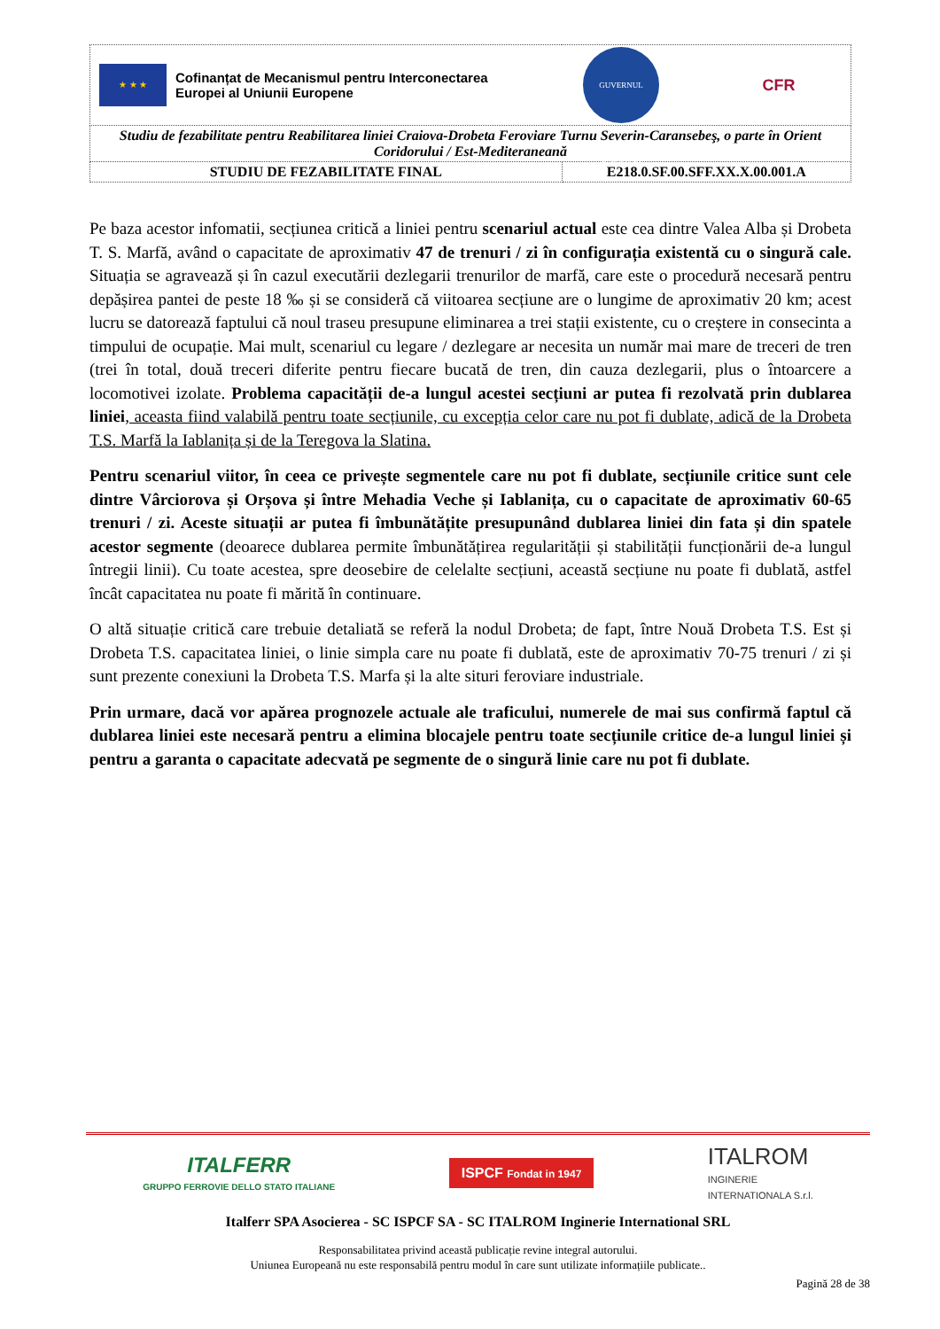| ★ ★ ★ Cofinanțat de Mecanismul pentru Interconectarea Europei al Uniunii Europene GUVERNUL ROMÂNIEI CFR | |
| Studiu de fezabilitate pentru Reabilitarea liniei Craiova-Drobeta Feroviare Turnu Severin-Caransebeş, o parte în Orient Coridorului / Est-Mediteraneană | |
| STUDIU DE FEZABILITATE FINAL | E218.0.SF.00.SFF.XX.X.00.001.A |
Pe baza acestor infomatii, secțiunea critică a liniei pentru scenariul actual este cea dintre Valea Alba și Drobeta T. S. Marfă, având o capacitate de aproximativ 47 de trenuri / zi în configurația existentă cu o singură cale. Situația se agravează și în cazul executării dezlegarii trenurilor de marfă, care este o procedură necesară pentru depășirea pantei de peste 18 ‰ și se consideră că viitoarea secțiune are o lungime de aproximativ 20 km; acest lucru se datorează faptului că noul traseu presupune eliminarea a trei stații existente, cu o creștere in consecinta a timpului de ocupație. Mai mult, scenariul cu legare / dezlegare ar necesita un număr mai mare de treceri de tren (trei în total, două treceri diferite pentru fiecare bucată de tren, din cauza dezlegarii, plus o întoarcere a locomotivei izolate. Problema capacității de-a lungul acestei secțiuni ar putea fi rezolvată prin dublarea liniei, aceasta fiind valabilă pentru toate secțiunile, cu excepția celor care nu pot fi dublate, adică de la Drobeta T.S. Marfă la Iablanița și de la Teregova la Slatina.
Pentru scenariul viitor, în ceea ce privește segmentele care nu pot fi dublate, secțiunile critice sunt cele dintre Vârciorova și Orșova și între Mehadia Veche și Iablanița, cu o capacitate de aproximativ 60-65 trenuri / zi. Aceste situații ar putea fi îmbunătățite presupunând dublarea liniei din fata și din spatele acestor segmente (deoarece dublarea permite îmbunătățirea regularității și stabilității funcționării de-a lungul întregii linii). Cu toate acestea, spre deosebire de celelalte secțiuni, această secțiune nu poate fi dublată, astfel încât capacitatea nu poate fi mărită în continuare.
O altă situație critică care trebuie detaliată se referă la nodul Drobeta; de fapt, între Nouă Drobeta T.S. Est și Drobeta T.S. capacitatea liniei, o linie simpla care nu poate fi dublată, este de aproximativ 70-75 trenuri / zi și sunt prezente conexiuni la Drobeta T.S. Marfa și la alte situri feroviare industriale.
Prin urmare, dacă vor apărea prognozele actuale ale traficului, numerele de mai sus confirmă faptul că dublarea liniei este necesară pentru a elimina blocajele pentru toate secțiunile critice de-a lungul liniei și pentru a garanta o capacitate adecvată pe segmente de o singură linie care nu pot fi dublate.
ITALFERR
GRUPPO FERROVIE DELLO STATO ITALIANE
ISPCF Fondat in 1947
ITALROM
INGINERIE
INTERNATIONALA S.r.l.
Italferr SPA Asocierea - SC ISPCF SA - SC ITALROM Inginerie International SRL
Responsabilitatea privind această publicație revine integral autorului.
Uniunea Europeană nu este responsabilă pentru modul în care sunt utilizate informațiile publicate..
Pagină 28 de 38